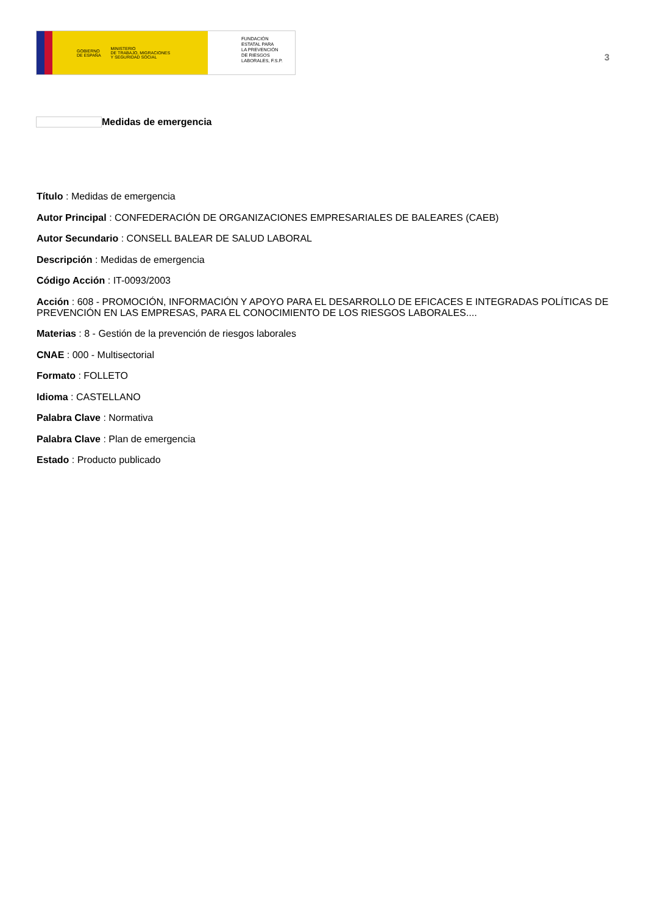GOBIERNO
DE ESPAÑA
MINISTERIO
DE TRABAJO, MIGRACIONES
Y SEGURIDAD SOCIAL
FUNDACIÓN
ESTATAL PARA
LA PREVENCIÓN
DE RIESGOS
LABORALES, F.S.P.
3
Medidas de emergencia
Título : Medidas de emergencia
Autor Principal : CONFEDERACIÓN DE ORGANIZACIONES EMPRESARIALES DE BALEARES (CAEB)
Autor Secundario : CONSELL BALEAR DE SALUD LABORAL
Descripción : Medidas de emergencia
Código Acción : IT-0093/2003
Acción : 608 - PROMOCIÓN, INFORMACIÓN Y APOYO PARA EL DESARROLLO DE EFICACES E INTEGRADAS POLÍTICAS DE PREVENCIÓN EN LAS EMPRESAS, PARA EL CONOCIMIENTO DE LOS RIESGOS LABORALES....
Materias : 8 - Gestión de la prevención de riesgos laborales
CNAE : 000 - Multisectorial
Formato : FOLLETO
Idioma : CASTELLANO
Palabra Clave : Normativa
Palabra Clave : Plan de emergencia
Estado : Producto publicado